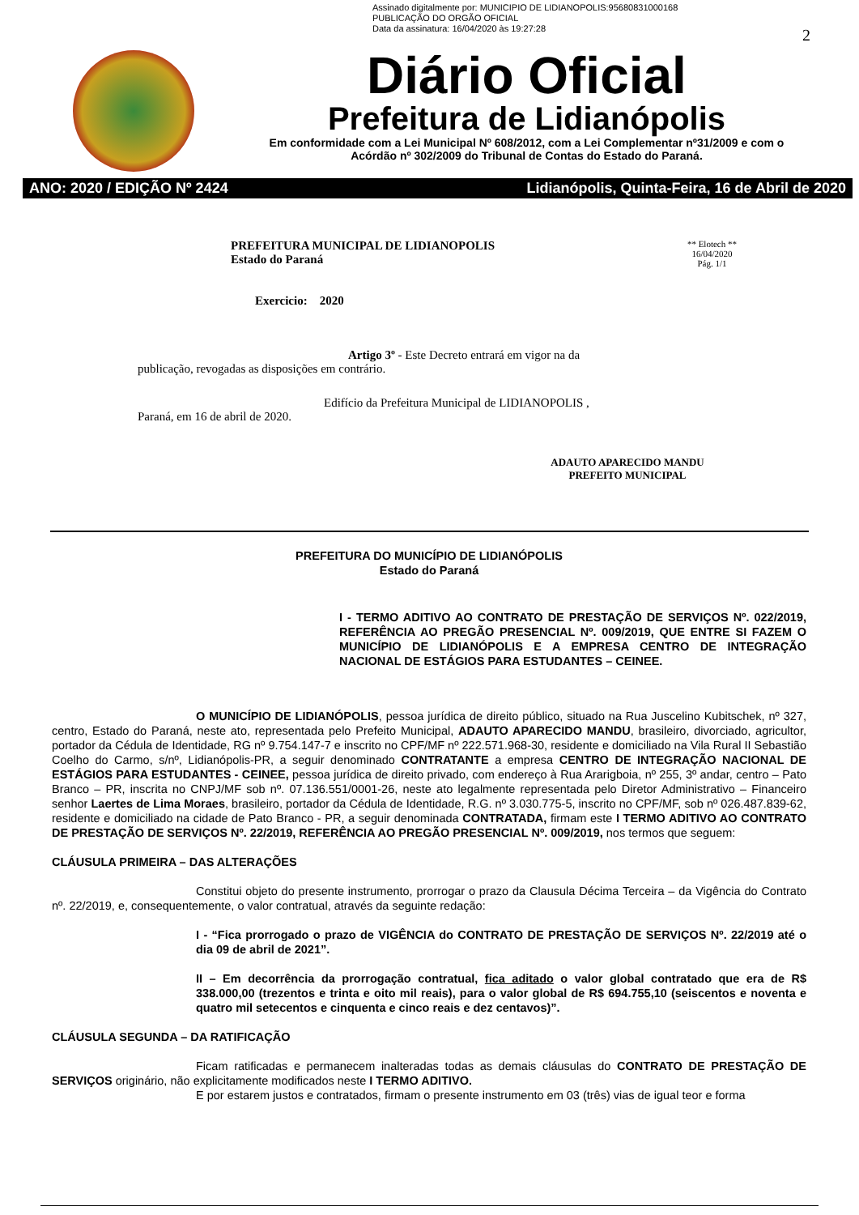Assinado digitalmente por: MUNICIPIO DE LIDIANOPOLIS:95680831000168
PUBLICAÇÃO DO ORGÃO OFICIAL
Data da assinatura: 16/04/2020 às 19:27:28
2
Diário Oficial
Prefeitura de Lidianópolis
Em conformidade com a Lei Municipal Nº 608/2012, com a Lei Complementar nº31/2009 e com o
Acórdão nº 302/2009 do Tribunal de Contas do Estado do Paraná.
ANO: 2020 / EDIÇÃO Nº 2424 Lidianópolis, Quinta-Feira, 16 de Abril de 2020
PREFEITURA MUNICIPAL DE LIDIANOPOLIS
Estado do Paraná
Exercicio: 2020
** Elotech **
16/04/2020
Pág. 1/1
Artigo 3º - Este Decreto entrará em vigor na da
publicação, revogadas as disposições em contrário.
Edifício da Prefeitura Municipal de LIDIANOPOLIS ,
Paraná, em 16 de abril de 2020.
ADAUTO APARECIDO MANDU
PREFEITO MUNICIPAL
PREFEITURA DO MUNICÍPIO DE LIDIANÓPOLIS
Estado do Paraná
I - TERMO ADITIVO AO CONTRATO DE PRESTAÇÃO DE SERVIÇOS Nº. 022/2019, REFERÊNCIA AO PREGÃO PRESENCIAL Nº. 009/2019, QUE ENTRE SI FAZEM O MUNICÍPIO DE LIDIANÓPOLIS E A EMPRESA CENTRO DE INTEGRAÇÃO NACIONAL DE ESTÁGIOS PARA ESTUDANTES – CEINEE.
O MUNICÍPIO DE LIDIANÓPOLIS, pessoa jurídica de direito público, situado na Rua Juscelino Kubitschek, nº 327, centro, Estado do Paraná, neste ato, representada pelo Prefeito Municipal, ADAUTO APARECIDO MANDU, brasileiro, divorciado, agricultor, portador da Cédula de Identidade, RG nº 9.754.147-7 e inscrito no CPF/MF nº 222.571.968-30, residente e domiciliado na Vila Rural II Sebastião Coelho do Carmo, s/nº, Lidianópolis-PR, a seguir denominado CONTRATANTE a empresa CENTRO DE INTEGRAÇÃO NACIONAL DE ESTÁGIOS PARA ESTUDANTES - CEINEE, pessoa jurídica de direito privado, com endereço à Rua Ararigboia, nº 255, 3º andar, centro – Pato Branco – PR, inscrita no CNPJ/MF sob nº. 07.136.551/0001-26, neste ato legalmente representada pelo Diretor Administrativo – Financeiro senhor Laertes de Lima Moraes, brasileiro, portador da Cédula de Identidade, R.G. nº 3.030.775-5, inscrito no CPF/MF, sob nº 026.487.839-62, residente e domiciliado na cidade de Pato Branco - PR, a seguir denominada CONTRATADA, firmam este I TERMO ADITIVO AO CONTRATO DE PRESTAÇÃO DE SERVIÇOS Nº. 22/2019, REFERÊNCIA AO PREGÃO PRESENCIAL Nº. 009/2019, nos termos que seguem:
CLÁUSULA PRIMEIRA – DAS ALTERAÇÕES
Constitui objeto do presente instrumento, prorrogar o prazo da Clausula Décima Terceira – da Vigência do Contrato nº. 22/2019, e, consequentemente, o valor contratual, através da seguinte redação:
I - “Fica prorrogado o prazo de VIGÊNCIA do CONTRATO DE PRESTAÇÃO DE SERVIÇOS Nº. 22/2019 até o dia 09 de abril de 2021”.
II – Em decorrência da prorrogação contratual, fica aditado o valor global contratado que era de R$ 338.000,00 (trezentos e trinta e oito mil reais), para o valor global de R$ 694.755,10 (seiscentos e noventa e quatro mil setecentos e cinquenta e cinco reais e dez centavos)”.
CLÁUSULA SEGUNDA – DA RATIFICAÇÃO
Ficam ratificadas e permanecem inalteradas todas as demais cláusulas do CONTRATO DE PRESTAÇÃO DE SERVIÇOS originário, não explicitamente modificados neste I TERMO ADITIVO.
E por estarem justos e contratados, firmam o presente instrumento em 03 (três) vias de igual teor e forma